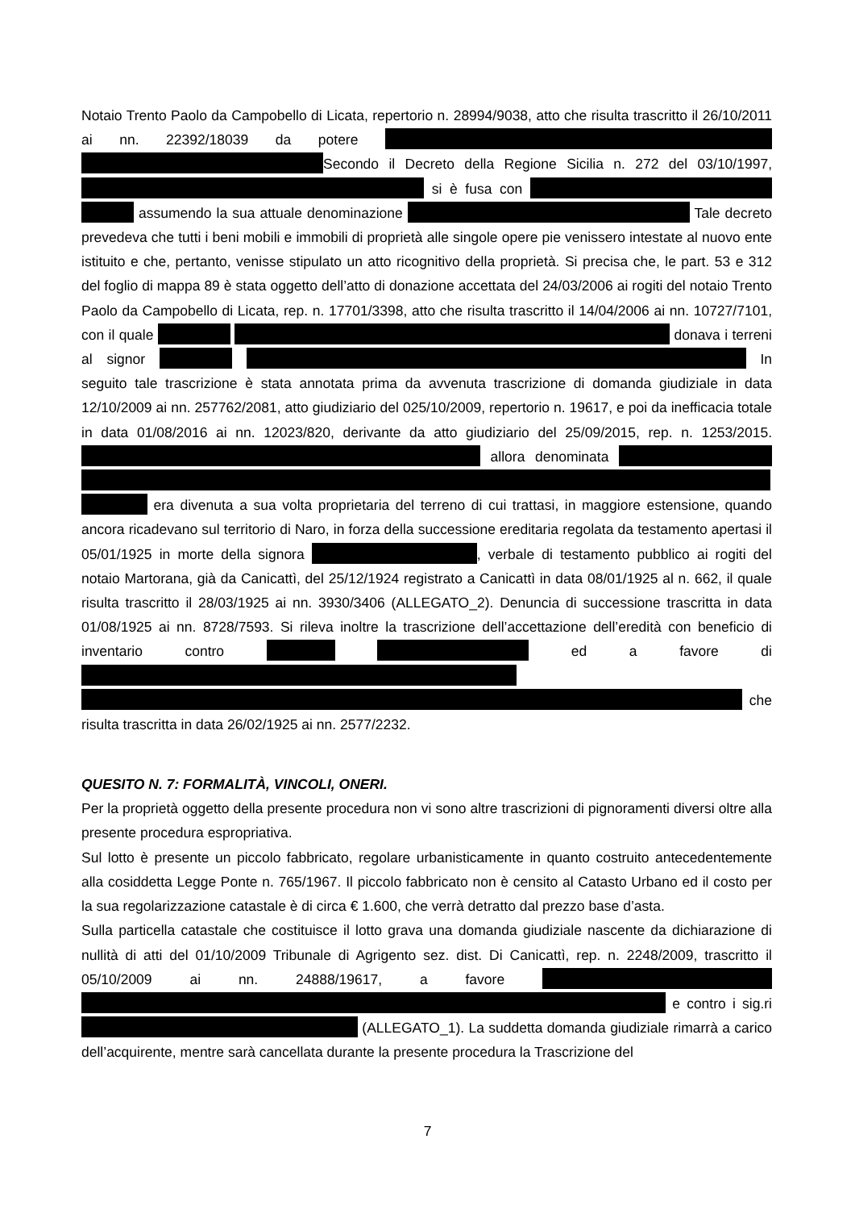Notaio Trento Paolo da Campobello di Licata, repertorio n. 28994/9038, atto che risulta trascritto il 26/10/2011 ai nn. 22392/18039 da potere Secondo il Decreto della Regione Sicilia n. 272 del 03/10/1997, si è fusa con assumendo la sua attuale denominazione Tale decreto prevedeva che tutti i beni mobili e immobili di proprietà alle singole opere pie venissero intestate al nuovo ente istituito e che, pertanto, venisse stipulato un atto ricognitivo della proprietà. Si precisa che, le part. 53 e 312 del foglio di mappa 89 è stata oggetto dell’atto di donazione accettata del 24/03/2006 ai rogiti del notaio Trento Paolo da Campobello di Licata, rep. n. 17701/3398, atto che risulta trascritto il 14/04/2006 ai nn. 10727/7101, con il quale donava i terreni al signor In seguito tale trascrizione è stata annotata prima da avvenuta trascrizione di domanda giudiziale in data 12/10/2009 ai nn. 257762/2081, atto giudiziario del 025/10/2009, repertorio n. 19617, e poi da inefficacia totale in data 01/08/2016 ai nn. 12023/820, derivante da atto giudiziario del 25/09/2015, rep. n. 1253/2015. allora denominata era divenuta a sua volta proprietaria del terreno di cui trattasi, in maggiore estensione, quando ancora ricadevano sul territorio di Naro, in forza della successione ereditaria regolata da testamento apertasi il 05/01/1925 in morte della signora , verbale di testamento pubblico ai rogiti del notaio Martorana, già da Canicattì, del 25/12/1924 registrato a Canicattì in data 08/01/1925 al n. 662, il quale risulta trascritto il 28/03/1925 ai nn. 3930/3406 (ALLEGATO_2). Denuncia di successione trascritta in data 01/08/1925 ai nn. 8728/7593. Si rileva inoltre la trascrizione dell’accettazione dell’eredità con beneficio di inventario contro ed a favore di che risulta trascritta in data 26/02/1925 ai nn. 2577/2232.
QUESITO N. 7: FORMALITÀ, VINCOLI, ONERI.
Per la proprietà oggetto della presente procedura non vi sono altre trascrizioni di pignoramenti diversi oltre alla presente procedura espropriativa.
Sul lotto è presente un piccolo fabbricato, regolare urbanisticamente in quanto costruito antecedentemente alla cosiddetta Legge Ponte n. 765/1967. Il piccolo fabbricato non è censito al Catasto Urbano ed il costo per la sua regolarizzazione catastale è di circa € 1.600, che verrà detratto dal prezzo base d’asta.
Sulla particella catastale che costituisce il lotto grava una domanda giudiziale nascente da dichiarazione di nullità di atti del 01/10/2009 Tribunale di Agrigento sez. dist. Di Canicattì, rep. n. 2248/2009, trascritto il 05/10/2009 ai nn. 24888/19617, a favore e contro i sig.ri (ALLEGATO_1). La suddetta domanda giudiziale rimarrà a carico dell’acquirente, mentre sarà cancellata durante la presente procedura la Trascrizione del
7